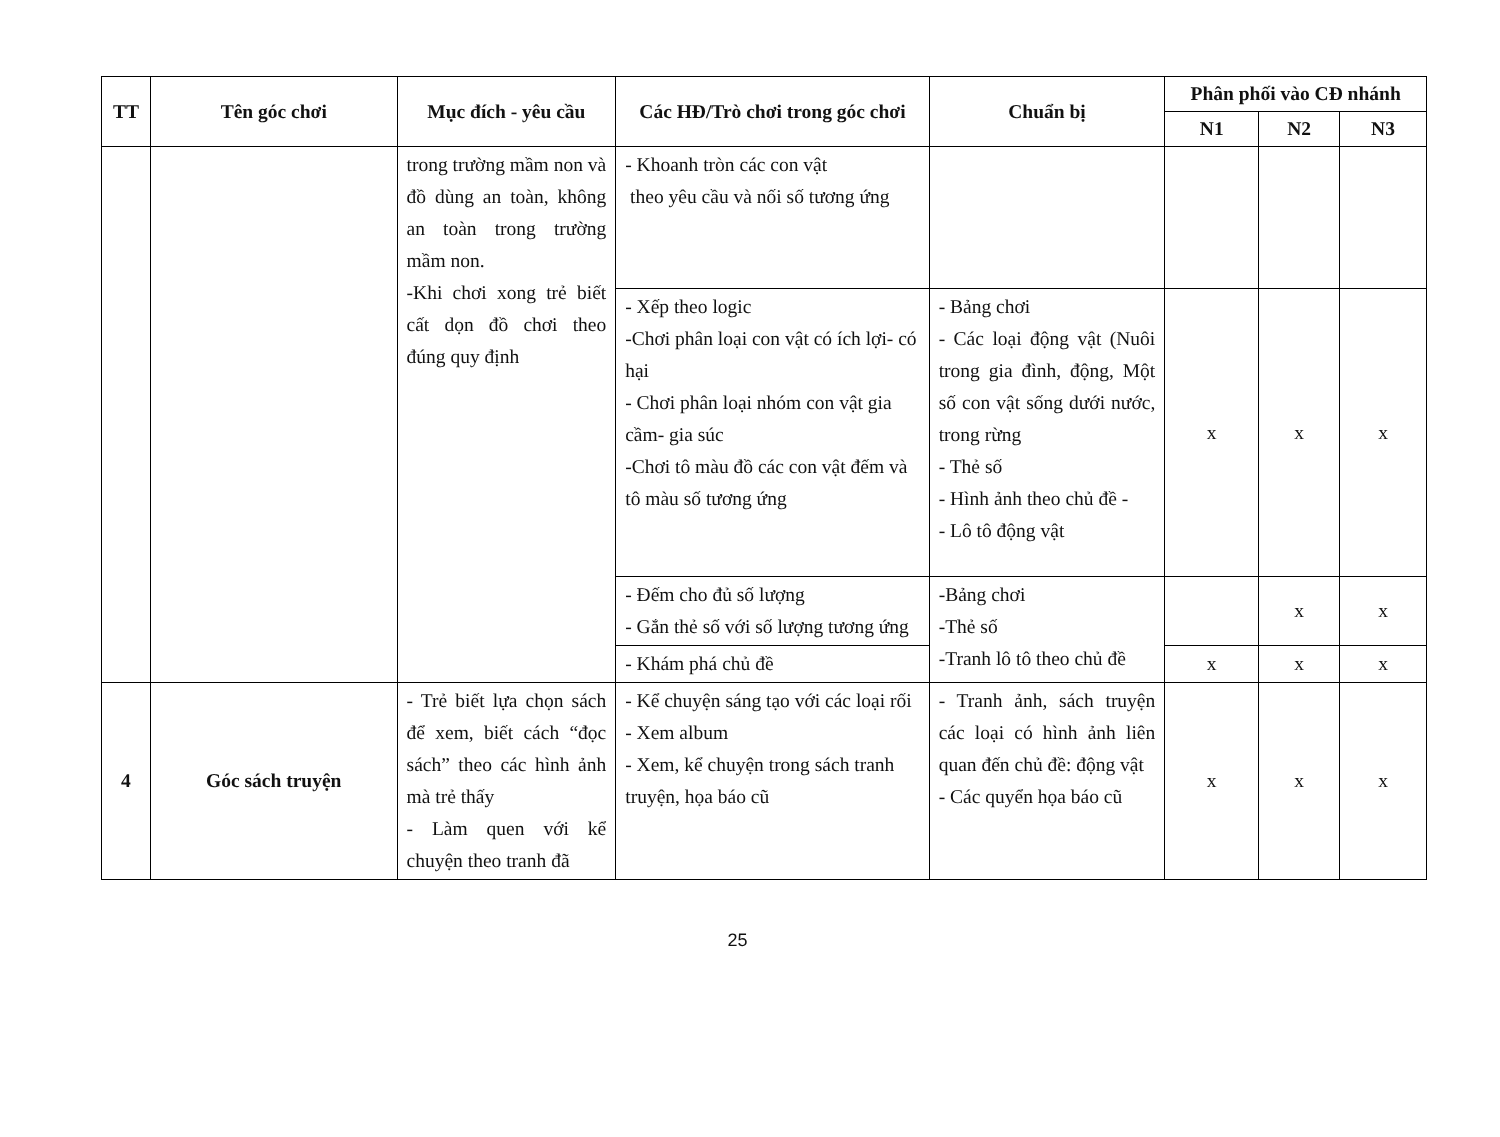| TT | Tên góc chơi | Mục đích - yêu cầu | Các HĐ/Trò chơi trong góc chơi | Chuẩn bị | Phân phối vào CĐ nhánh | | |
| --- | --- | --- | --- | --- | --- | --- | --- |
| | | | | | N1 | N2 | N3 |
| | | trong trường mầm non và đồ dùng an toàn, không an toàn trong trường mầm non. -Khi chơi xong trẻ biết cất dọn đồ chơi theo đúng quy định | - Khoanh tròn các con vật theo yêu cầu và nối số tương ứng | | | | |
| | | | - Xếp theo logic -Chơi phân loại con vật có ích lợi- có hại - Chơi phân loại nhóm con vật gia cầm- gia súc -Chơi tô màu đồ các con vật đếm và tô màu số tương ứng | - Bảng chơi - Các loại động vật (Nuôi trong gia đình, động, Một số con vật sống dưới nước, trong rừng - Thẻ số - Hình ảnh theo chủ đề - - Lô tô động vật | x | x | x |
| | | | - Đếm cho đủ số lượng - Gắn thẻ số với số lượng tương ứng | -Bảng chơi -Thẻ số -Tranh lô tô theo chủ đề | | x | x |
| | | | - Khám phá chủ đề | | x | x | x |
| 4 | Góc sách truyện | - Trẻ biết lựa chọn sách để xem, biết cách “đọc sách” theo các hình ảnh mà trẻ thấy - Làm quen với kể chuyện theo tranh đã | - Kể chuyện sáng tạo với các loại rối - Xem album - Xem, kể chuyện trong sách tranh truyện, họa báo cũ | - Tranh ảnh, sách truyện các loại có hình ảnh liên quan đến chủ đề: động vật - Các quyển họa báo cũ | x | x | x |
25